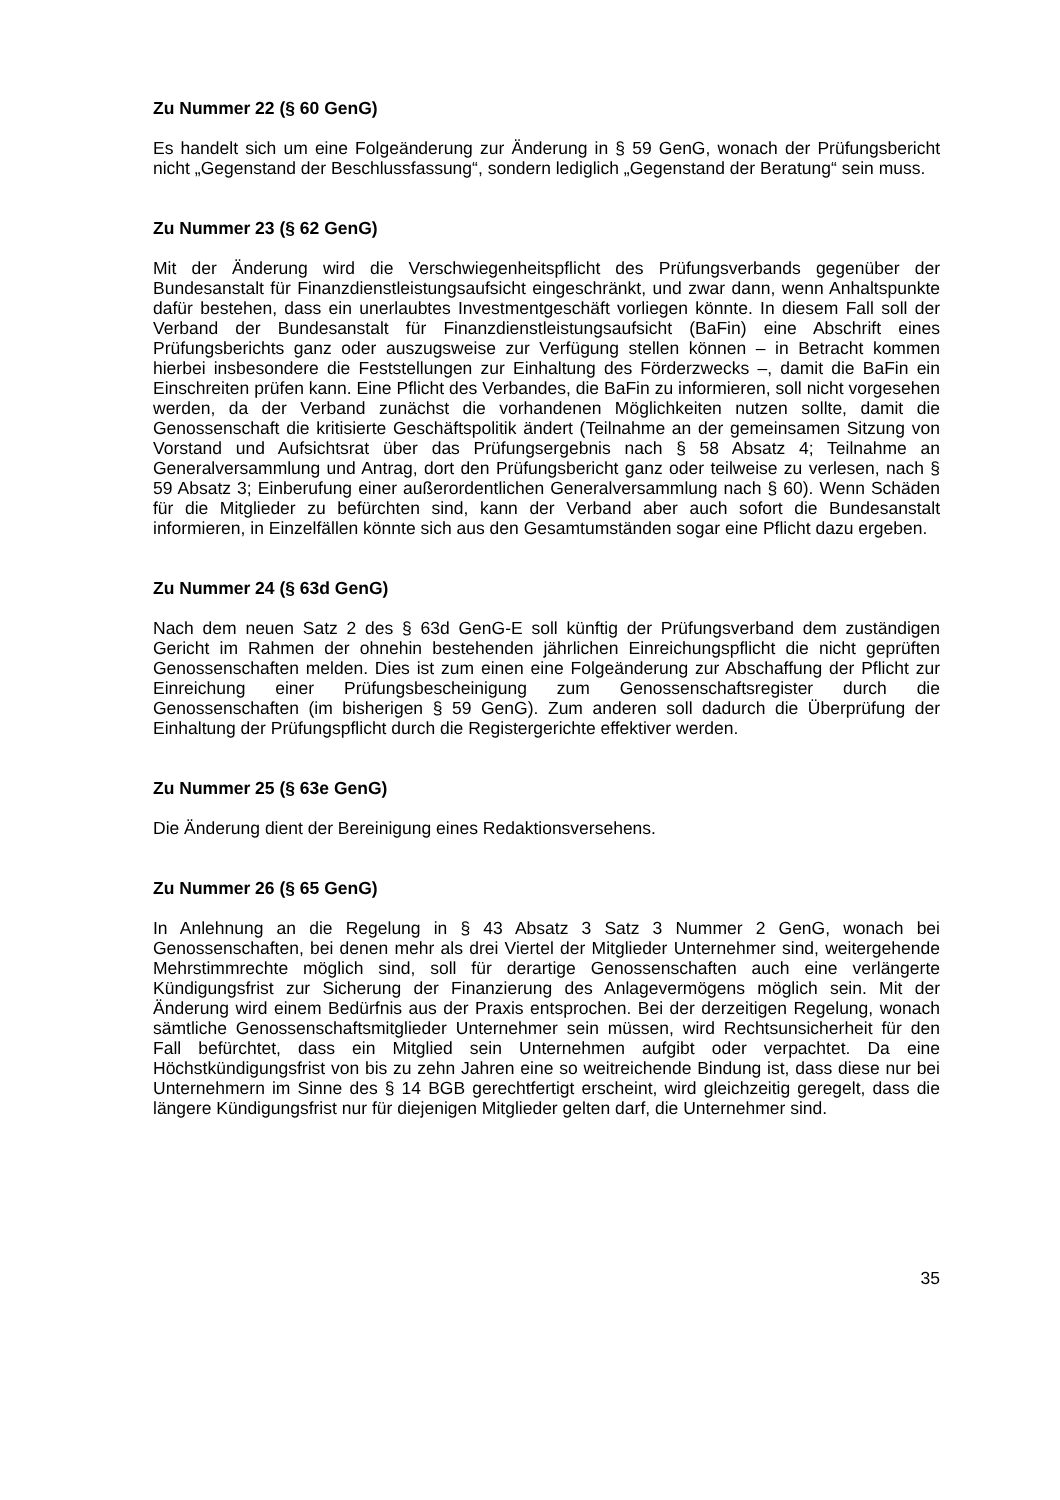Zu Nummer 22 (§ 60 GenG)
Es handelt sich um eine Folgeänderung zur Änderung in § 59 GenG, wonach der Prüfungsbericht nicht „Gegenstand der Beschlussfassung“, sondern lediglich „Gegenstand der Beratung“ sein muss.
Zu Nummer 23 (§ 62 GenG)
Mit der Änderung wird die Verschwiegenheitspflicht des Prüfungsverbands gegenüber der Bundesanstalt für Finanzdienstleistungsaufsicht eingeschränkt, und zwar dann, wenn Anhaltspunkte dafür bestehen, dass ein unerlaubtes Investmentgeschäft vorliegen könnte. In diesem Fall soll der Verband der Bundesanstalt für Finanzdienstleistungsaufsicht (BaFin) eine Abschrift eines Prüfungsberichts ganz oder auszugsweise zur Verfügung stellen können – in Betracht kommen hierbei insbesondere die Feststellungen zur Einhaltung des Förderzwecks –, damit die BaFin ein Einschreiten prüfen kann. Eine Pflicht des Verbandes, die BaFin zu informieren, soll nicht vorgesehen werden, da der Verband zunächst die vorhandenen Möglichkeiten nutzen sollte, damit die Genossenschaft die kritisierte Geschäftspolitik ändert (Teilnahme an der gemeinsamen Sitzung von Vorstand und Aufsichtsrat über das Prüfungsergebnis nach § 58 Absatz 4; Teilnahme an Generalversammlung und Antrag, dort den Prüfungsbericht ganz oder teilweise zu verlesen, nach § 59 Absatz 3; Einberufung einer außerordentlichen Generalversammlung nach § 60). Wenn Schäden für die Mitglieder zu befürchten sind, kann der Verband aber auch sofort die Bundesanstalt informieren, in Einzelfällen könnte sich aus den Gesamtumständen sogar eine Pflicht dazu ergeben.
Zu Nummer 24 (§ 63d GenG)
Nach dem neuen Satz 2 des § 63d GenG-E soll künftig der Prüfungsverband dem zuständigen Gericht im Rahmen der ohnehin bestehenden jährlichen Einreichungspflicht die nicht geprüften Genossenschaften melden. Dies ist zum einen eine Folgeänderung zur Abschaffung der Pflicht zur Einreichung einer Prüfungsbescheinigung zum Genossenschaftsregister durch die Genossenschaften (im bisherigen § 59 GenG). Zum anderen soll dadurch die Überprüfung der Einhaltung der Prüfungspflicht durch die Registergerichte effektiver werden.
Zu Nummer 25 (§ 63e GenG)
Die Änderung dient der Bereinigung eines Redaktionsversehens.
Zu Nummer 26 (§ 65 GenG)
In Anlehnung an die Regelung in § 43 Absatz 3 Satz 3 Nummer 2 GenG, wonach bei Genossenschaften, bei denen mehr als drei Viertel der Mitglieder Unternehmer sind, weitergehende Mehrstimmrechte möglich sind, soll für derartige Genossenschaften auch eine verlängerte Kündigungsfrist zur Sicherung der Finanzierung des Anlagevermögens möglich sein. Mit der Änderung wird einem Bedürfnis aus der Praxis entsprochen. Bei der derzeitigen Regelung, wonach sämtliche Genossenschaftsmitglieder Unternehmer sein müssen, wird Rechtsunsicherheit für den Fall befürchtet, dass ein Mitglied sein Unternehmen aufgibt oder verpachtet. Da eine Höchstkündigungsfrist von bis zu zehn Jahren eine so weitreichende Bindung ist, dass diese nur bei Unternehmern im Sinne des § 14 BGB gerechtfertigt erscheint, wird gleichzeitig geregelt, dass die längere Kündigungsfrist nur für diejenigen Mitglieder gelten darf, die Unternehmer sind.
35